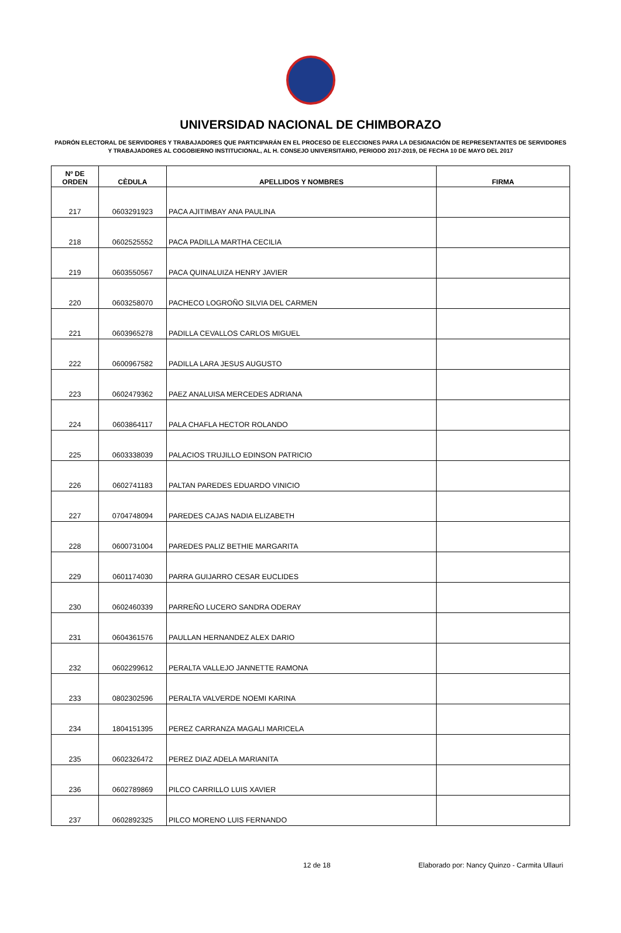UNIVERSIDAD NACIONAL DE CHIMBORAZO
PADRÓN ELECTORAL DE SERVIDORES Y TRABAJADORES QUE PARTICIPARÁN EN EL PROCESO DE ELECCIONES PARA LA DESIGNACIÓN DE REPRESENTANTES DE SERVIDORES Y TRABAJADORES AL COGOBIERNO INSTITUCIONAL, AL H. CONSEJO UNIVERSITARIO, PERIODO 2017-2019, DE FECHA 10 DE MAYO DEL 2017
| Nº DE ORDEN | CÈDULA | APELLIDOS Y NOMBRES | FIRMA |
| --- | --- | --- | --- |
| 217 | 0603291923 | PACA AJITIMBAY ANA PAULINA | |
| 218 | 0602525552 | PACA PADILLA MARTHA CECILIA | |
| 219 | 0603550567 | PACA QUINALUIZA HENRY JAVIER | |
| 220 | 0603258070 | PACHECO LOGROÑO SILVIA DEL CARMEN | |
| 221 | 0603965278 | PADILLA CEVALLOS CARLOS MIGUEL | |
| 222 | 0600967582 | PADILLA LARA JESUS AUGUSTO | |
| 223 | 0602479362 | PAEZ ANALUISA MERCEDES ADRIANA | |
| 224 | 0603864117 | PALA CHAFLA HECTOR ROLANDO | |
| 225 | 0603338039 | PALACIOS TRUJILLO EDINSON PATRICIO | |
| 226 | 0602741183 | PALTAN PAREDES EDUARDO VINICIO | |
| 227 | 0704748094 | PAREDES CAJAS NADIA ELIZABETH | |
| 228 | 0600731004 | PAREDES PALIZ BETHIE MARGARITA | |
| 229 | 0601174030 | PARRA GUIJARRO CESAR EUCLIDES | |
| 230 | 0602460339 | PARREÑO LUCERO SANDRA ODERAY | |
| 231 | 0604361576 | PAULLAN HERNANDEZ ALEX DARIO | |
| 232 | 0602299612 | PERALTA VALLEJO JANNETTE RAMONA | |
| 233 | 0802302596 | PERALTA VALVERDE NOEMI KARINA | |
| 234 | 1804151395 | PEREZ CARRANZA MAGALI MARICELA | |
| 235 | 0602326472 | PEREZ DIAZ ADELA MARIANITA | |
| 236 | 0602789869 | PILCO CARRILLO LUIS XAVIER | |
| 237 | 0602892325 | PILCO MORENO LUIS FERNANDO | |
12 de 18 Elaborado por: Nancy Quinzo - Carmita Ullauri